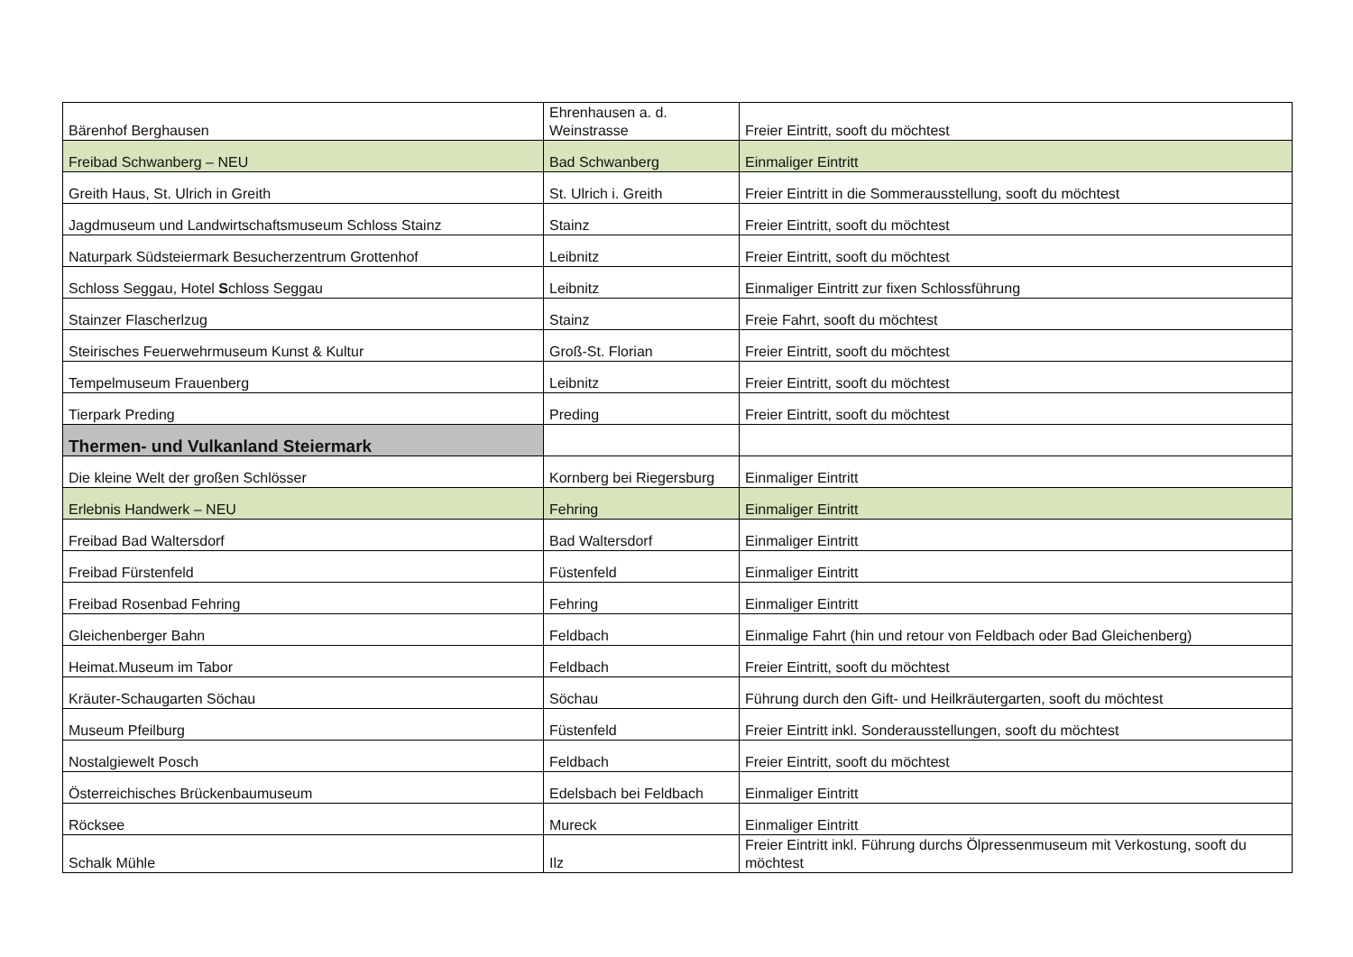| Bärenhof Berghausen | Ehrenhausen a. d. Weinstrasse | Freier Eintritt, sooft du möchtest |
| Freibad Schwanberg – NEU | Bad Schwanberg | Einmaliger Eintritt |
| Greith Haus, St. Ulrich in Greith | St. Ulrich i. Greith | Freier Eintritt in die Sommerausstellung, sooft du möchtest |
| Jagdmuseum und Landwirtschaftsmuseum Schloss Stainz | Stainz | Freier Eintritt, sooft du möchtest |
| Naturpark Südsteiermark Besucherzentrum Grottenhof | Leibnitz | Freier Eintritt, sooft du möchtest |
| Schloss Seggau, Hotel S chloss Seggau | Leibnitz | Einmaliger Eintritt zur fixen Schlossführung |
| Stainzer Flascherlzug | Stainz | Freie Fahrt, sooft du möchtest |
| Steirisches Feuerwehrmuseum Kunst & Kultur | Groß-St. Florian | Freier Eintritt, sooft du möchtest |
| Tempelmuseum Frauenberg | Leibnitz | Freier Eintritt, sooft du möchtest |
| Tierpark Preding | Preding | Freier Eintritt, sooft du möchtest |
| Thermen- und Vulkanland Steiermark | | |
| Die kleine Welt der großen Schlösser | Kornberg bei Riegersburg | Einmaliger Eintritt |
| Erlebnis Handwerk – NEU | Fehring | Einmaliger Eintritt |
| Freibad Bad Waltersdorf | Bad Waltersdorf | Einmaliger Eintritt |
| Freibad Fürstenfeld | Füstenfeld | Einmaliger Eintritt |
| Freibad Rosenbad Fehring | Fehring | Einmaliger Eintritt |
| Gleichenberger Bahn | Feldbach | Einmalige Fahrt (hin und retour von Feldbach oder Bad Gleichenberg) |
| Heimat.Museum im Tabor | Feldbach | Freier Eintritt, sooft du möchtest |
| Kräuter-Schaugarten Söchau | Söchau | Führung durch den Gift- und Heilkräutergarten, sooft du möchtest |
| Museum Pfeilburg | Füstenfeld | Freier Eintritt inkl. Sonderausstellungen, sooft du möchtest |
| Nostalgiewelt Posch | Feldbach | Freier Eintritt, sooft du möchtest |
| Österreichisches Brückenbaumuseum | Edelsbach bei Feldbach | Einmaliger Eintritt |
| Röcksee | Mureck | Einmaliger Eintritt |
| Schalk Mühle | Ilz | Freier Eintritt inkl. Führung durchs Ölpressenmuseum mit Verkostung, sooft du möchtest |